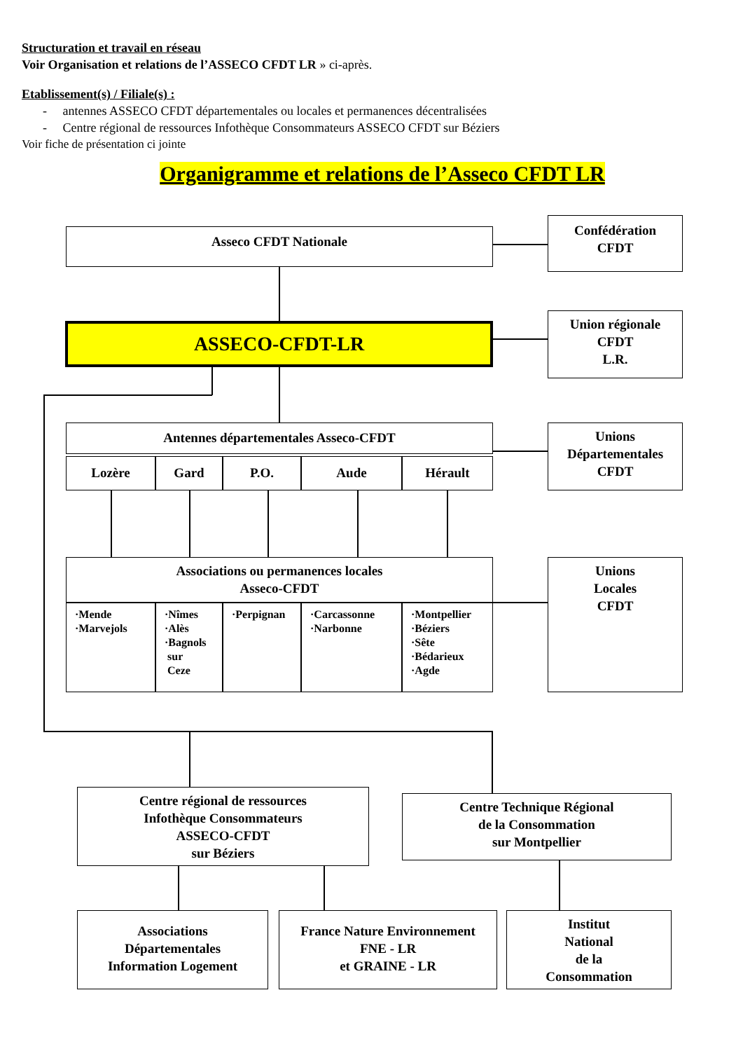Structuration et travail en réseau
Voir Organisation et relations de l’ASSECO CFDT LR » ci-après.
Etablissement(s) / Filiale(s) :
- antennes ASSECO CFDT départementales ou locales et permanences décentralisées
- Centre régional de ressources Infothèque Consommateurs ASSECO CFDT sur Béziers
Voir fiche de présentation ci jointe
Organigramme et relations de l’Asseco CFDT LR
Asseco CFDT Nationale
Confédération
CFDT
ASSECO-CFDT-LR
Union régionale
CFDT
L.R.
Antennes départementales Asseco-CFDT
Lozère Gard P.O. Aude Hérault
Unions
Départementales
CFDT
Associations ou permanences locales
Asseco-CFDT
·Mende
·Marvejols
·Nîmes
·Alès
·Bagnols
sur
Ceze
·Perpignan
·Carcassonne
·Narbonne
·Montpellier
·Béziers
·Sête
·Bédarieux
·Agde
Unions
Locales
CFDT
Centre régional de ressources
Infothèque Consommateurs
ASSECO-CFDT
sur Béziers
Centre Technique Régional
de la Consommation
sur Montpellier
Associations
Départementales
Information Logement
France Nature Environnement
FNE - LR
et GRAINE - LR
Institut
National
de la
Consommation